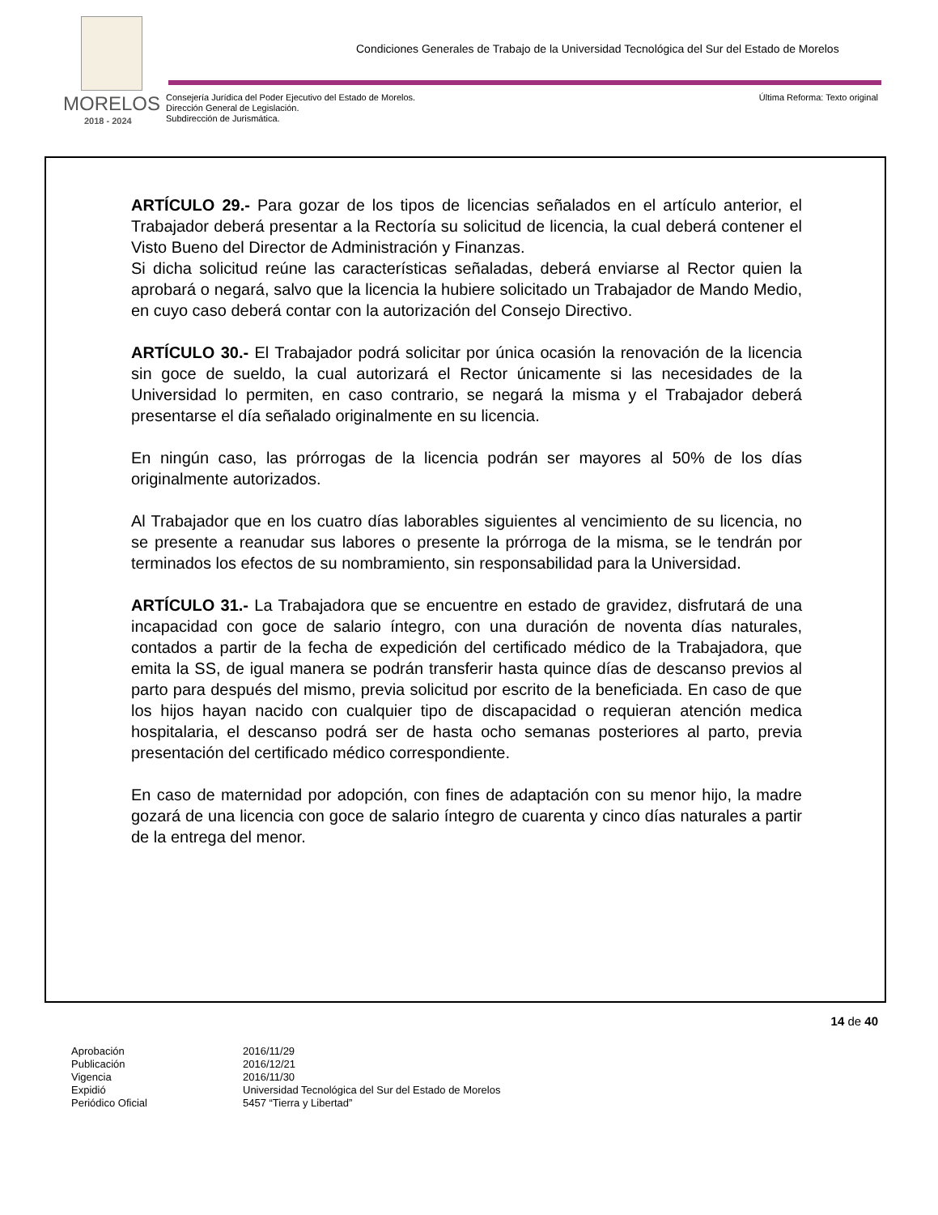Condiciones Generales de Trabajo de la Universidad Tecnológica del Sur del Estado de Morelos
MORELOS
2018 - 2024
Consejería Jurídica del Poder Ejecutivo del Estado de Morelos.
Dirección General de Legislación.
Subdirección de Jurismática.
Última Reforma: Texto original
ARTÍCULO 29.- Para gozar de los tipos de licencias señalados en el artículo anterior, el Trabajador deberá presentar a la Rectoría su solicitud de licencia, la cual deberá contener el Visto Bueno del Director de Administración y Finanzas.
Si dicha solicitud reúne las características señaladas, deberá enviarse al Rector quien la aprobará o negará, salvo que la licencia la hubiere solicitado un Trabajador de Mando Medio, en cuyo caso deberá contar con la autorización del Consejo Directivo.
ARTÍCULO 30.- El Trabajador podrá solicitar por única ocasión la renovación de la licencia sin goce de sueldo, la cual autorizará el Rector únicamente si las necesidades de la Universidad lo permiten, en caso contrario, se negará la misma y el Trabajador deberá presentarse el día señalado originalmente en su licencia.
En ningún caso, las prórrogas de la licencia podrán ser mayores al 50% de los días originalmente autorizados.
Al Trabajador que en los cuatro días laborables siguientes al vencimiento de su licencia, no se presente a reanudar sus labores o presente la prórroga de la misma, se le tendrán por terminados los efectos de su nombramiento, sin responsabilidad para la Universidad.
ARTÍCULO 31.- La Trabajadora que se encuentre en estado de gravidez, disfrutará de una incapacidad con goce de salario íntegro, con una duración de noventa días naturales, contados a partir de la fecha de expedición del certificado médico de la Trabajadora, que emita la SS, de igual manera se podrán transferir hasta quince días de descanso previos al parto para después del mismo, previa solicitud por escrito de la beneficiada. En caso de que los hijos hayan nacido con cualquier tipo de discapacidad o requieran atención medica hospitalaria, el descanso podrá ser de hasta ocho semanas posteriores al parto, previa presentación del certificado médico correspondiente.
En caso de maternidad por adopción, con fines de adaptación con su menor hijo, la madre gozará de una licencia con goce de salario íntegro de cuarenta y cinco días naturales a partir de la entrega del menor.
14 de 40
| Aprobación | 2016/11/29 |
| Publicación | 2016/12/21 |
| Vigencia | 2016/11/30 |
| Expidió | Universidad Tecnológica del Sur del Estado de Morelos |
| Periódico Oficial | 5457 “Tierra y Libertad” |